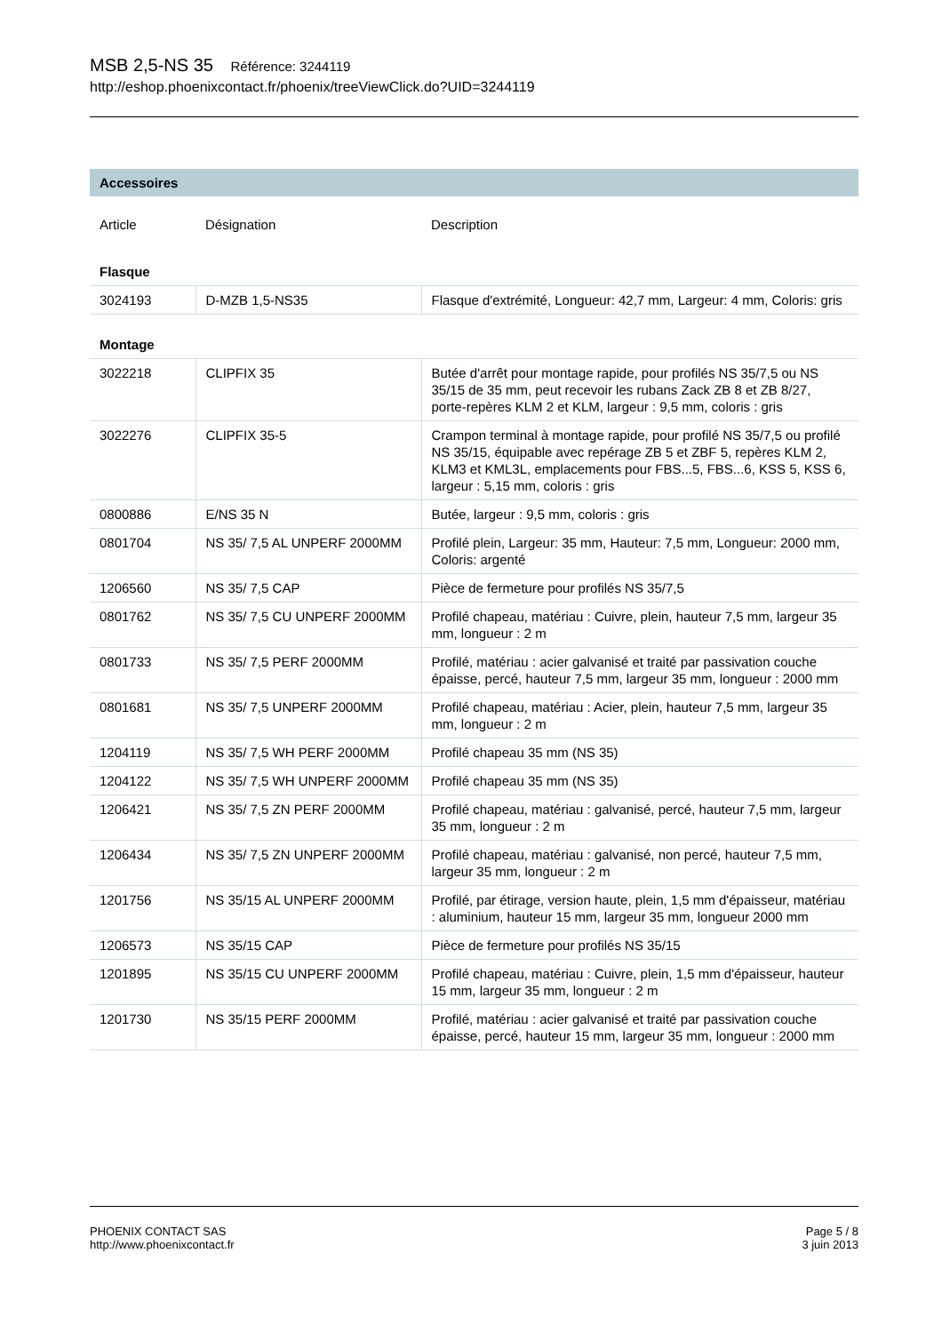MSB 2,5-NS 35 Référence: 3244119
http://eshop.phoenixcontact.fr/phoenix/treeViewClick.do?UID=3244119
Accessoires
| Article | Désignation | Description |
| --- | --- | --- |
| Flasque | | |
| 3024193 | D-MZB 1,5-NS35 | Flasque d'extrémité, Longueur: 42,7 mm, Largeur: 4 mm, Coloris: gris |
| Montage | | |
| 3022218 | CLIPFIX 35 | Butée d'arrêt pour montage rapide, pour profilés NS 35/7,5 ou NS 35/15 de 35 mm, peut recevoir les rubans Zack ZB 8 et ZB 8/27, porte-repères KLM 2 et KLM, largeur : 9,5 mm, coloris : gris |
| 3022276 | CLIPFIX 35-5 | Crampon terminal à montage rapide, pour profilé NS 35/7,5 ou profilé NS 35/15, équipable avec repérage ZB 5 et ZBF 5, repères KLM 2, KLM3 et KML3L, emplacements pour FBS...5, FBS...6, KSS 5, KSS 6, largeur : 5,15 mm, coloris : gris |
| 0800886 | E/NS 35 N | Butée, largeur : 9,5 mm, coloris : gris |
| 0801704 | NS 35/ 7,5 AL UNPERF 2000MM | Profilé plein, Largeur: 35 mm, Hauteur: 7,5 mm, Longueur: 2000 mm, Coloris: argenté |
| 1206560 | NS 35/ 7,5 CAP | Pièce de fermeture pour profilés NS 35/7,5 |
| 0801762 | NS 35/ 7,5 CU UNPERF 2000MM | Profilé chapeau, matériau : Cuivre, plein, hauteur 7,5 mm, largeur 35 mm, longueur : 2 m |
| 0801733 | NS 35/ 7,5 PERF 2000MM | Profilé, matériau : acier galvanisé et traité par passivation couche épaisse, percé, hauteur 7,5 mm, largeur 35 mm, longueur : 2000 mm |
| 0801681 | NS 35/ 7,5 UNPERF 2000MM | Profilé chapeau, matériau : Acier, plein, hauteur 7,5 mm, largeur 35 mm, longueur : 2 m |
| 1204119 | NS 35/ 7,5 WH PERF 2000MM | Profilé chapeau 35 mm (NS 35) |
| 1204122 | NS 35/ 7,5 WH UNPERF 2000MM | Profilé chapeau 35 mm (NS 35) |
| 1206421 | NS 35/ 7,5 ZN PERF 2000MM | Profilé chapeau, matériau : galvanisé, percé, hauteur 7,5 mm, largeur 35 mm, longueur : 2 m |
| 1206434 | NS 35/ 7,5 ZN UNPERF 2000MM | Profilé chapeau, matériau : galvanisé, non percé, hauteur 7,5 mm, largeur 35 mm, longueur : 2 m |
| 1201756 | NS 35/15 AL UNPERF 2000MM | Profilé, par étirage, version haute, plein, 1,5 mm d'épaisseur, matériau : aluminium, hauteur 15 mm, largeur 35 mm, longueur 2000 mm |
| 1206573 | NS 35/15 CAP | Pièce de fermeture pour profilés NS 35/15 |
| 1201895 | NS 35/15 CU UNPERF 2000MM | Profilé chapeau, matériau : Cuivre, plein, 1,5 mm d'épaisseur, hauteur 15 mm, largeur 35 mm, longueur : 2 m |
| 1201730 | NS 35/15 PERF 2000MM | Profilé, matériau : acier galvanisé et traité par passivation couche épaisse, percé, hauteur 15 mm, largeur 35 mm, longueur : 2000 mm |
PHOENIX CONTACT SAS
http://www.phoenixcontact.fr
Page 5 / 8
3 juin 2013